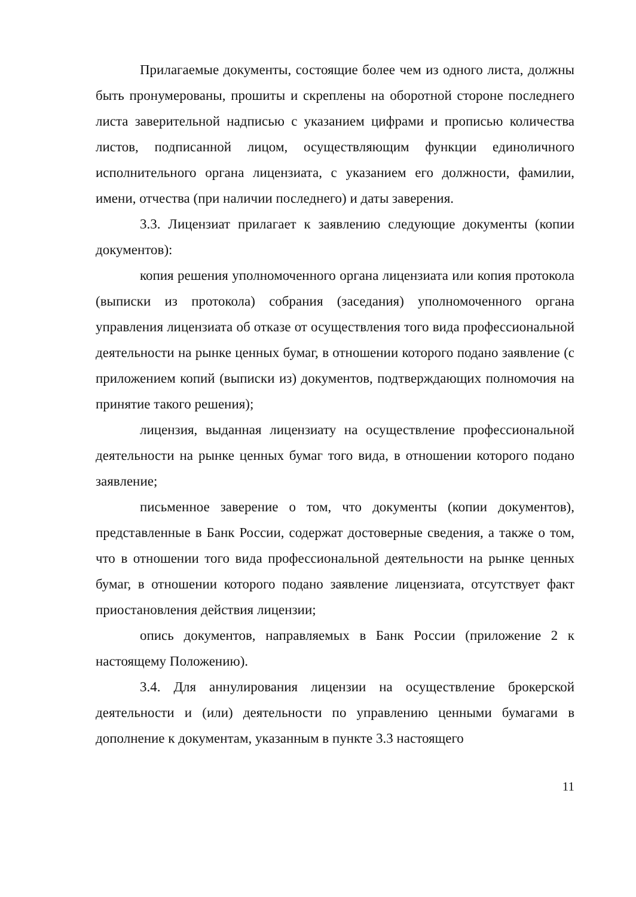Прилагаемые документы, состоящие более чем из одного листа, должны быть пронумерованы, прошиты и скреплены на оборотной стороне последнего листа заверительной надписью с указанием цифрами и прописью количества листов, подписанной лицом, осуществляющим функции единоличного исполнительного органа лицензиата, с указанием его должности, фамилии, имени, отчества (при наличии последнего) и даты заверения.
3.3. Лицензиат прилагает к заявлению следующие документы (копии документов):
копия решения уполномоченного органа лицензиата или копия протокола (выписки из протокола) собрания (заседания) уполномоченного органа управления лицензиата об отказе от осуществления того вида профессиональной деятельности на рынке ценных бумаг, в отношении которого подано заявление (с приложением копий (выписки из) документов, подтверждающих полномочия на принятие такого решения);
лицензия, выданная лицензиату на осуществление профессиональной деятельности на рынке ценных бумаг того вида, в отношении которого подано заявление;
письменное заверение о том, что документы (копии документов), представленные в Банк России, содержат достоверные сведения, а также о том, что в отношении того вида профессиональной деятельности на рынке ценных бумаг, в отношении которого подано заявление лицензиата, отсутствует факт приостановления действия лицензии;
опись документов, направляемых в Банк России (приложение 2 к настоящему Положению).
3.4. Для аннулирования лицензии на осуществление брокерской деятельности и (или) деятельности по управлению ценными бумагами в дополнение к документам, указанным в пункте 3.3 настоящего
11